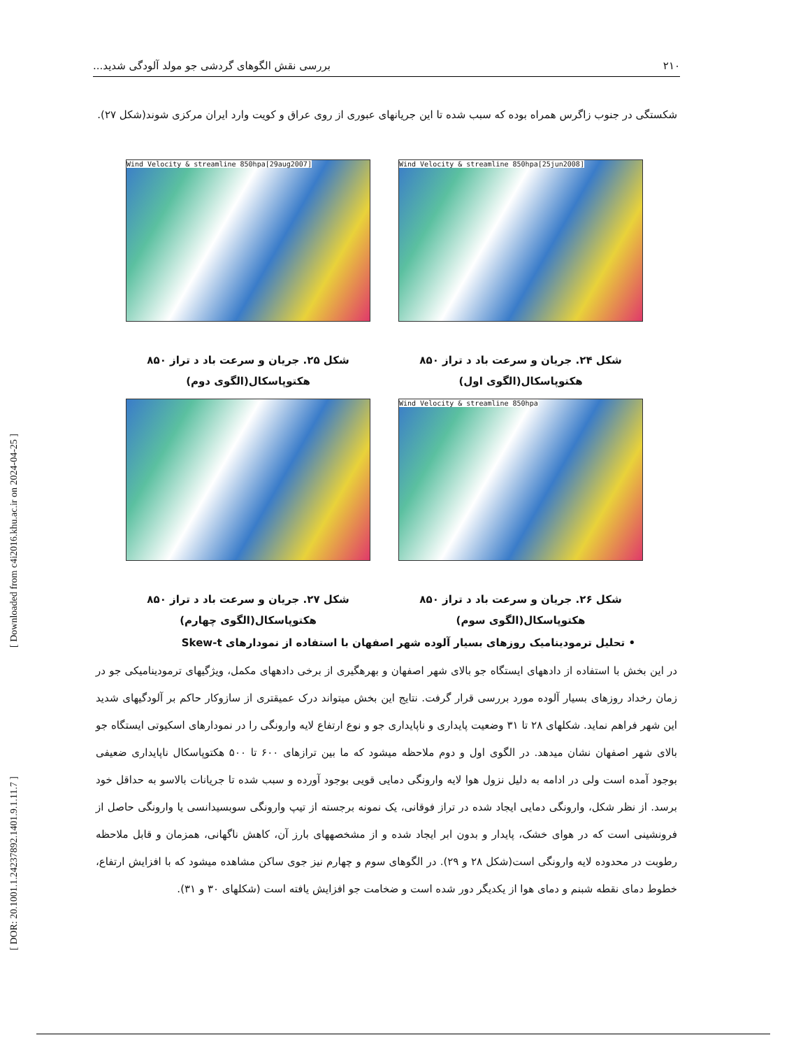۲۱۰ بررسی نقش الگوهای گردشی جو مولد آلودگی شدید...
شکستگی در جنوب زاگرس همراه بوده که سبب شده تا این جریانهای عبوری از روی عراق و کویت وارد ایران مرکزی شوند(شکل ۲۷).
Wind Velocity & streamline 850hpa[25jun2008]
شکل ۲۴. جریان و سرعت باد د تراز ۸۵۰
هکتوپاسکال(الگوی اول)
Wind Velocity & streamline 850hpa[29aug2007]
شکل ۲۵. جریان و سرعت باد د تراز ۸۵۰
هکتوپاسکال(الگوی دوم)
Wind Velocity & streamline 850hpa
شکل ۲۶. جریان و سرعت باد د تراز ۸۵۰
هکتوپاسکال(الگوی سوم)
شکل ۲۷. جریان و سرعت باد د تراز ۸۵۰
هکتوپاسکال(الگوی چهارم)
• تحلیل ترمودینامیک روزهای بسیار آلوده شهر اصفهان با استفاده از نمودارهای Skew-t
در این بخش با استفاده از دادههای ایستگاه جو بالای شهر اصفهان و بهرهگیری از برخی دادههای مکمل، ویژگیهای ترمودینامیکی جو در زمان رخداد روزهای بسیار آلوده مورد بررسی قرار گرفت. نتایج این بخش میتواند درک عمیقتری از سازوکار حاکم بر آلودگیهای شدید این شهر فراهم نماید. شکلهای ۲۸ تا ۳۱ وضعیت پایداری و ناپایداری جو و نوع ارتفاع لایه وارونگی را در نمودارهای اسکیوتی ایستگاه جو بالای شهر اصفهان نشان میدهد. در الگوی اول و دوم ملاحظه میشود که ما بین ترازهای ۶۰۰ تا ۵۰۰ هکتوپاسکال ناپایداری ضعیفی بوجود آمده است ولی در ادامه به دلیل نزول هوا لایه وارونگی دمایی قویی بوجود آورده و سبب شده تا جریانات بالاسو به حداقل خود برسد. از نظر شکل، وارونگی دمایی ایجاد شده در تراز فوقانی، یک نمونه برجسته از تیپ وارونگی سوبسیدانسی یا وارونگی حاصل از فرونشینی است که در هوای خشک، پایدار و بدون ابر ایجاد شده و از مشخصههای بارز آن، کاهش ناگهانی، همزمان و قابل ملاحظه رطوبت در محدوده لایه وارونگی است(شکل ۲۸ و ۲۹). در الگوهای سوم و چهارم نیز جوی ساکن مشاهده میشود که با افزایش ارتفاع، خطوط دمای نقطه شبنم و دمای هوا از یکدیگر دور شده است و ضخامت جو افزایش یافته است (شکلهای ۳۰ و ۳۱).
[ Downloaded from c4i2016.khu.ac.ir on 2024-04-25 ]
[ DOR: 20.1001.1.24237892.1401.9.1.11.7 ]